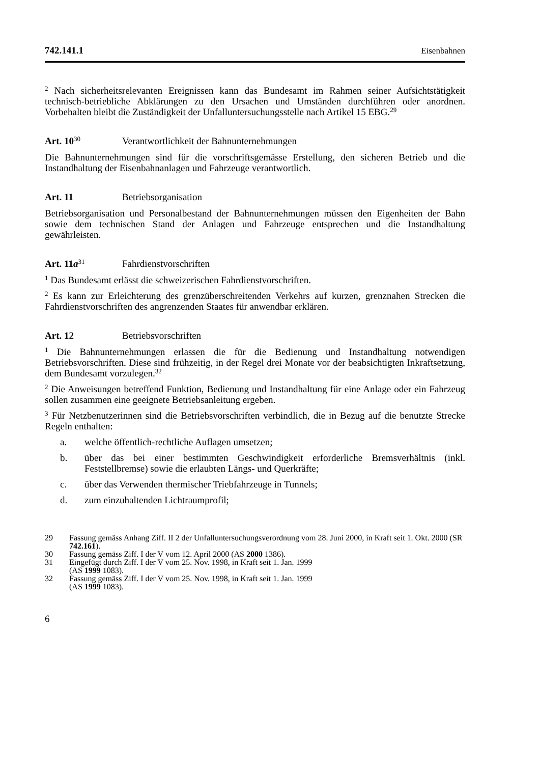742.141.1 Eisenbahnen
<sup>2</sup> Nach sicherheitsrelevanten Ereignissen kann das Bundesamt im Rahmen seiner Aufsichtstätigkeit technisch-betriebliche Abklärungen zu den Ursachen und Umständen durchführen oder anordnen. Vorbehalten bleibt die Zuständigkeit der Unfalluntersuchungsstelle nach Artikel 15 EBG.<sup>29</sup>
Art. 10<sup>30</sup> Verantwortlichkeit der Bahnunternehmungen
Die Bahnunternehmungen sind für die vorschriftsgemässe Erstellung, den sicheren Betrieb und die Instandhaltung der Eisenbahnanlagen und Fahrzeuge verantwortlich.
Art. 11 Betriebsorganisation
Betriebsorganisation und Personalbestand der Bahnunternehmungen müssen den Eigenheiten der Bahn sowie dem technischen Stand der Anlagen und Fahrzeuge entsprechen und die Instandhaltung gewährleisten.
Art. 11a<sup>31</sup> Fahrdienstvorschriften
<sup>1</sup> Das Bundesamt erlässt die schweizerischen Fahrdienstvorschriften.
<sup>2</sup> Es kann zur Erleichterung des grenzüberschreitenden Verkehrs auf kurzen, grenznahen Strecken die Fahrdienstvorschriften des angrenzenden Staates für anwendbar erklären.
Art. 12 Betriebsvorschriften
<sup>1</sup> Die Bahnunternehmungen erlassen die für die Bedienung und Instandhaltung notwendigen Betriebsvorschriften. Diese sind frühzeitig, in der Regel drei Monate vor der beabsichtigten Inkraftsetzung, dem Bundesamt vorzulegen.<sup>32</sup>
<sup>2</sup> Die Anweisungen betreffend Funktion, Bedienung und Instandhaltung für eine Anlage oder ein Fahrzeug sollen zusammen eine geeignete Betriebsanleitung ergeben.
<sup>3</sup> Für Netzbenutzerinnen sind die Betriebsvorschriften verbindlich, die in Bezug auf die benutzte Strecke Regeln enthalten:
a. welche öffentlich-rechtliche Auflagen umsetzen;
b. über das bei einer bestimmten Geschwindigkeit erforderliche Bremsverhältnis (inkl. Feststellbremse) sowie die erlaubten Längs- und Querkräfte;
c. über das Verwenden thermischer Triebfahrzeuge in Tunnels;
d. zum einzuhaltenden Lichtraumprofil;
29 Fassung gemäss Anhang Ziff. II 2 der Unfalluntersuchungsverordnung vom 28. Juni 2000, in Kraft seit 1. Okt. 2000 (SR 742.161).
30 Fassung gemäss Ziff. I der V vom 12. April 2000 (AS 2000 1386).
31 Eingefügt durch Ziff. I der V vom 25. Nov. 1998, in Kraft seit 1. Jan. 1999
(AS 1999 1083).
32 Fassung gemäss Ziff. I der V vom 25. Nov. 1998, in Kraft seit 1. Jan. 1999
(AS 1999 1083).
6